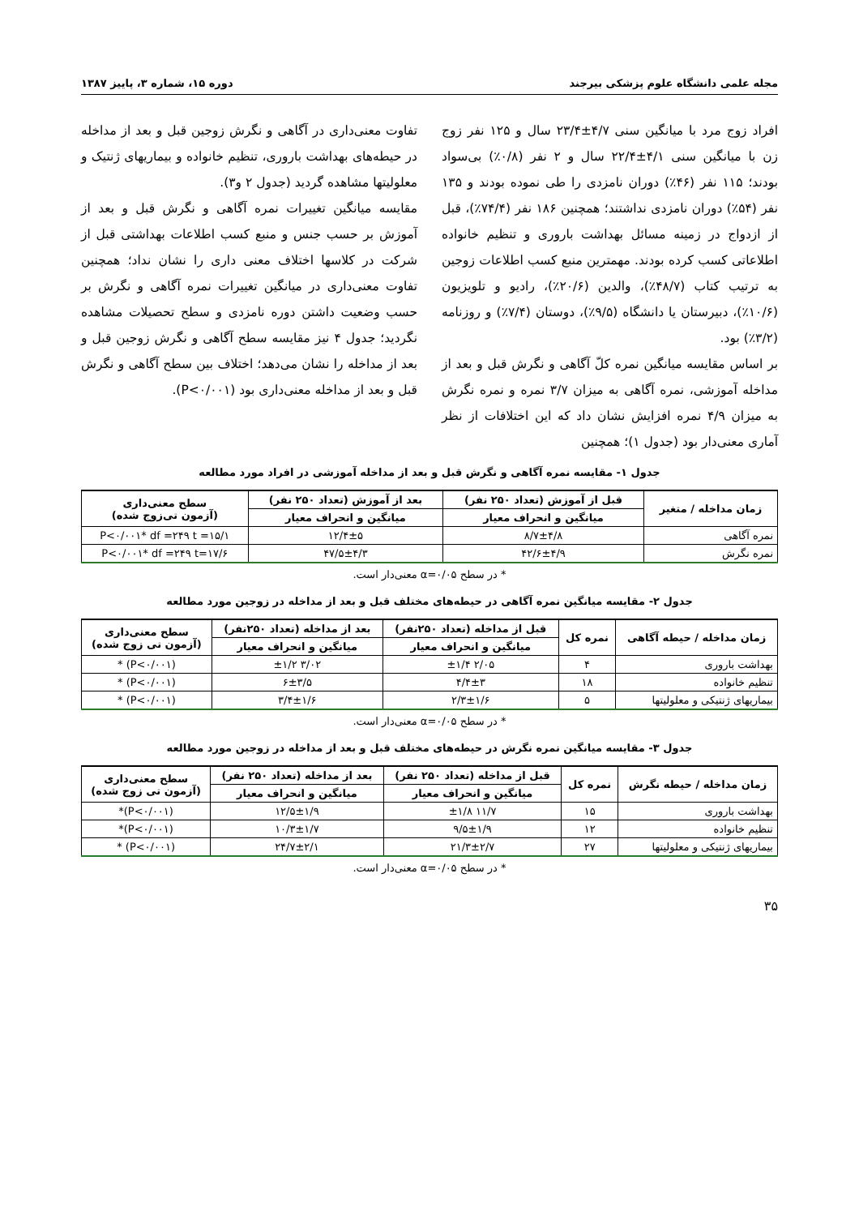مجله علمی دانشگاه علوم پزشکی بیرجند دوره ۱۵، شماره ۳، پاییز ۱۳۸۷
افراد زوج مرد با میانگین سنی ۴/۷±۲۳/۴ سال و ۱۲۵ نفر زوج زن با میانگین سنی ۴/۱±۲۲/۴ سال و ۲ نفر (۰/۸٪) بی‌سواد بودند؛ ۱۱۵ نفر (۴۶٪) دوران نامزدی را طی نموده بودند و ۱۳۵ نفر (۵۴٪) دوران نامزدی نداشتند؛ همچنین ۱۸۶ نفر (۷۴/۴٪)، قبل از ازدواج در زمینه مسائل بهداشت باروری و تنظیم خانواده اطلاعاتی کسب کرده بودند. مهمترین منبع کسب اطلاعات زوجین به ترتیب کتاب (۴۸/۷٪)، والدین (۲۰/۶٪)، رادیو و تلویزیون (۱۰/۶٪)، دبیرستان یا دانشگاه (۹/۵٪)، دوستان (۷/۴٪) و روزنامه (۳/۲٪) بود.
بر اساس مقایسه میانگین نمره کلّ آگاهی و نگرش قبل و بعد از مداخله آموزشی، نمره آگاهی به میزان ۳/۷ نمره و نمره نگرش به میزان ۴/۹ نمره افزایش نشان داد که این اختلافات از نظر آماری معنی‌دار بود (جدول ۱)؛ همچنین
تفاوت معنی‌داری در آگاهی و نگرش زوجین قبل و بعد از مداخله در حیطه‌های بهداشت باروری، تنظیم خانواده و بیماریهای ژنتیک و معلولیتها مشاهده گردید (جدول ۲ و۳).
مقایسه میانگین تغییرات نمره آگاهی و نگرش قبل و بعد از آموزش بر حسب جنس و منبع کسب اطلاعات بهداشتی قبل از شرکت در کلاسها اختلاف معنی داری را نشان نداد؛ همچنین تفاوت معنی‌داری در میانگین تغییرات نمره آگاهی و نگرش بر حسب وضعیت داشتن دوره نامزدی و سطح تحصیلات مشاهده نگردید؛ جدول ۴ نیز مقایسه سطح آگاهی و نگرش زوجین قبل و بعد از مداخله را نشان می‌دهد؛ اختلاف بین سطح آگاهی و نگرش قبل و بعد از مداخله معنی‌داری بود (P<۰/۰۰۱).
جدول ۱- مقایسه نمره آگاهی و نگرش قبل و بعد از مداخله آموزشی در افراد مورد مطالعه
| زمان مداخله / متغیر | قبل از آموزش (تعداد ۲۵۰ نفر) | بعد از آموزش (تعداد ۲۵۰ نفر) | سطح معنی‌داری (آزمون تی‌زوج شده) |
| --- | --- | --- | --- |
| | میانگین و انحراف معیار | میانگین و انحراف معیار | |
| نمره آگاهی | ۸/۷±۴/۸ | ۱۲/۴±۵ | P<۰/۰۰۱* df =۲۴۹ t =۱۵/۱ |
| نمره نگرش | ۴۲/۶±۴/۹ | ۴۷/۵±۴/۳ | P<۰/۰۰۱* df =۲۴۹ t=۱۷/۶ |
* در سطح α=۰/۰۵ معنی‌دار است.
جدول ۲- مقایسه میانگین نمره آگاهی در حیطه‌های مختلف قبل و بعد از مداخله در زوجین مورد مطالعه
| زمان مداخله / حیطه آگاهی | نمره کل | قبل از مداخله (تعداد ۲۵۰نفر) | بعد از مداخله (تعداد ۲۵۰نفر) | سطح معنی‌داری (آزمون تی زوج شده) |
| --- | --- | --- | --- | --- |
| | | میانگین و انحراف معیار | میانگین و انحراف معیار | |
| بهداشت باروری | ۴ | ۲/۰۵ ±۱/۴ | ۳/۰۲ ±۱/۲ | (P<۰/۰۰۱) * |
| تنظیم خانواده | ۱۸ | ۴/۴±۳ | ۶±۳/۵ | (P<۰/۰۰۱) * |
| بیماریهای ژنتیکی و معلولیتها | ۵ | ۲/۳±۱/۶ | ۳/۴±۱/۶ | (P<۰/۰۰۱) * |
* در سطح α=۰/۰۵ معنی‌دار است.
جدول ۳- مقایسه میانگین نمره نگرش در حیطه‌های مختلف قبل و بعد از مداخله در زوجین مورد مطالعه
| زمان مداخله / حیطه نگرش | نمره کل | قبل از مداخله (تعداد ۲۵۰ نفر) | بعد از مداخله (تعداد ۲۵۰ نفر) | سطح معنی‌داری (آزمون تی زوج شده) |
| --- | --- | --- | --- | --- |
| | | میانگین و انحراف معیار | میانگین و انحراف معیار | |
| بهداشت باروری | ۱۵ | ۱۱/۷ ±۱/۸ | ۱۲/۵±۱/۹ | (P<۰/۰۰۱)* |
| تنظیم خانواده | ۱۲ | ۹/۵±۱/۹ | ۱۰/۳±۱/۷ | (P<۰/۰۰۱)* |
| بیماریهای ژنتیکی و معلولیتها | ۲۷ | ۲۱/۳±۲/۷ | ۲۴/۷±۲/۱ | (P<۰/۰۰۱) * |
* در سطح α=۰/۰۵ معنی‌دار است.
۳۵